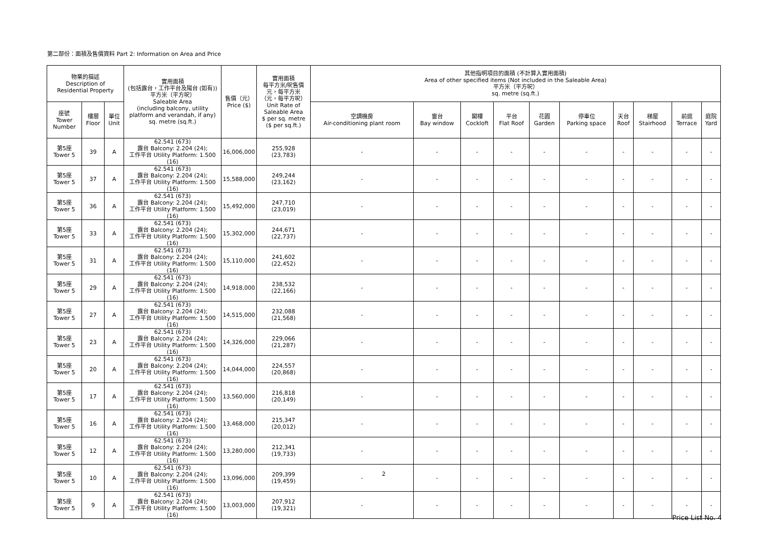第二部份：面積及售價資料 Part 2: Information on Area and Price
| 物業的描述 Description of Residential Property | | | 實用面積 (包括露台，工作平台及陽台 (如有)) 平方米（平方呎） Saleable Area (including balcony, utility platform and verandah, if any) sq. metre (sq.ft.) | 售價（元） Price ($) | 實用面積 每平方米/呎售價 元，每平方米 （元，每平方呎） Unit Rate of Saleable Area $ per sq. metre ($ per sq.ft.) | 其他指明項目的面積 (不計算入實用面積) Area of other specified items (Not included in the Saleable Area) 平方米（平方呎） sq. metre (sq.ft.) | | | | | | | | | |
| --- | --- | --- | --- | --- | --- | --- | --- | --- | --- | --- | --- | --- | --- | --- | --- |
| 座號 Tower Number | 樓層 Floor | 單位 Unit | | | | 空調機房 Air-conditioning plant room | 窗台 Bay window | 閣樓 Cockloft | 平台 Flat Roof | 花園 Garden | 停車位 Parking space | 天台 Roof | 梯屋 Stairhood | 前庭 Terrace | 庭院 Yard |
| 第5座 Tower 5 | 39 | A | 62.541 (673) 露台 Balcony: 2.204 (24); 工作平台 Utility Platform: 1.500 (16) | 16,006,000 | 255,928 (23,783) | - | - | - | - | - | - | - | - | - | - |
| 第5座 Tower 5 | 37 | A | 62.541 (673) 露台 Balcony: 2.204 (24); 工作平台 Utility Platform: 1.500 (16) | 15,588,000 | 249,244 (23,162) | - | - | - | - | - | - | - | - | - | - |
| 第5座 Tower 5 | 36 | A | 62.541 (673) 露台 Balcony: 2.204 (24); 工作平台 Utility Platform: 1.500 (16) | 15,492,000 | 247,710 (23,019) | - | - | - | - | - | - | - | - | - | - |
| 第5座 Tower 5 | 33 | A | 62.541 (673) 露台 Balcony: 2.204 (24); 工作平台 Utility Platform: 1.500 (16) | 15,302,000 | 244,671 (22,737) | - | - | - | - | - | - | - | - | - | - |
| 第5座 Tower 5 | 31 | A | 62.541 (673) 露台 Balcony: 2.204 (24); 工作平台 Utility Platform: 1.500 (16) | 15,110,000 | 241,602 (22,452) | - | - | - | - | - | - | - | - | - | - |
| 第5座 Tower 5 | 29 | A | 62.541 (673) 露台 Balcony: 2.204 (24); 工作平台 Utility Platform: 1.500 (16) | 14,918,000 | 238,532 (22,166) | - | - | - | - | - | - | - | - | - | - |
| 第5座 Tower 5 | 27 | A | 62.541 (673) 露台 Balcony: 2.204 (24); 工作平台 Utility Platform: 1.500 (16) | 14,515,000 | 232,088 (21,568) | - | - | - | - | - | - | - | - | - | - |
| 第5座 Tower 5 | 23 | A | 62.541 (673) 露台 Balcony: 2.204 (24); 工作平台 Utility Platform: 1.500 (16) | 14,326,000 | 229,066 (21,287) | - | - | - | - | - | - | - | - | - | - |
| 第5座 Tower 5 | 20 | A | 62.541 (673) 露台 Balcony: 2.204 (24); 工作平台 Utility Platform: 1.500 (16) | 14,044,000 | 224,557 (20,868) | - | - | - | - | - | - | - | - | - | - |
| 第5座 Tower 5 | 17 | A | 62.541 (673) 露台 Balcony: 2.204 (24); 工作平台 Utility Platform: 1.500 (16) | 13,560,000 | 216,818 (20,149) | - | - | - | - | - | - | - | - | - | - |
| 第5座 Tower 5 | 16 | A | 62.541 (673) 露台 Balcony: 2.204 (24); 工作平台 Utility Platform: 1.500 (16) | 13,468,000 | 215,347 (20,012) | - | - | - | - | - | - | - | - | - | - |
| 第5座 Tower 5 | 12 | A | 62.541 (673) 露台 Balcony: 2.204 (24); 工作平台 Utility Platform: 1.500 (16) | 13,280,000 | 212,341 (19,733) | - | - | - | - | - | - | - | - | - | - |
| 第5座 Tower 5 | 10 | A | 62.541 (673) 露台 Balcony: 2.204 (24); 工作平台 Utility Platform: 1.500 (16) | 13,096,000 | 209,399 (19,459) | - | - | - | - | - | - | - | - | - | - |
| 第5座 Tower 5 | 9 | A | 62.541 (673) 露台 Balcony: 2.204 (24); 工作平台 Utility Platform: 1.500 (16) | 13,003,000 | 207,912 (19,321) | - | - | - | - | - | - | - | - | - | - |
2
Price List No. 4